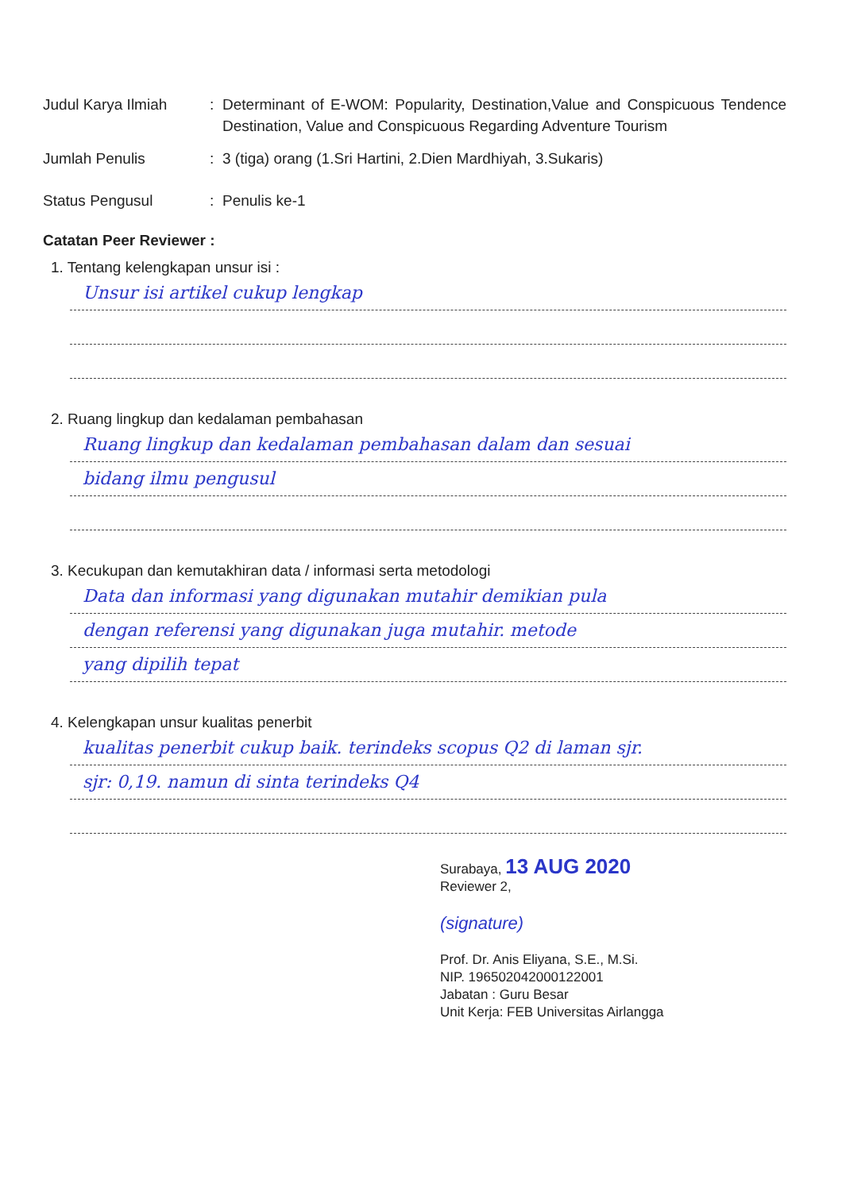Judul Karya Ilmiah : Determinant of E-WOM: Popularity, Destination,Value and Conspicuous Tendence Destination, Value and Conspicuous Regarding Adventure Tourism
Jumlah Penulis : 3 (tiga) orang (1.Sri Hartini, 2.Dien Mardhiyah, 3.Sukaris)
Status Pengusul : Penulis ke-1
Catatan Peer Reviewer :
1. Tentang kelengkapan unsur isi :
Unsur isi artikel cukup lengkap
2. Ruang lingkup dan kedalaman pembahasan
Ruang lingkup dan kedalaman pembahasan dalam dan sesuai
bidang ilmu pengusul
3. Kecukupan dan kemutakhiran data / informasi serta metodologi
Data dan informasi yang digunakan mutahir demikian pula
dengan referensi yang digunakan juga mutahir. metode
yang dipilih tepat
4. Kelengkapan unsur kualitas penerbit
kualitas penerbit cukup baik. terindeks scopus Q2 di laman sjr.
sjr: 0,19. namun di sinta terindeks Q4
Surabaya, 13 AUG 2020
Reviewer 2,
(signature)
Prof. Dr. Anis Eliyana, S.E., M.Si.
NIP. 196502042000122001
Jabatan : Guru Besar
Unit Kerja: FEB Universitas Airlangga